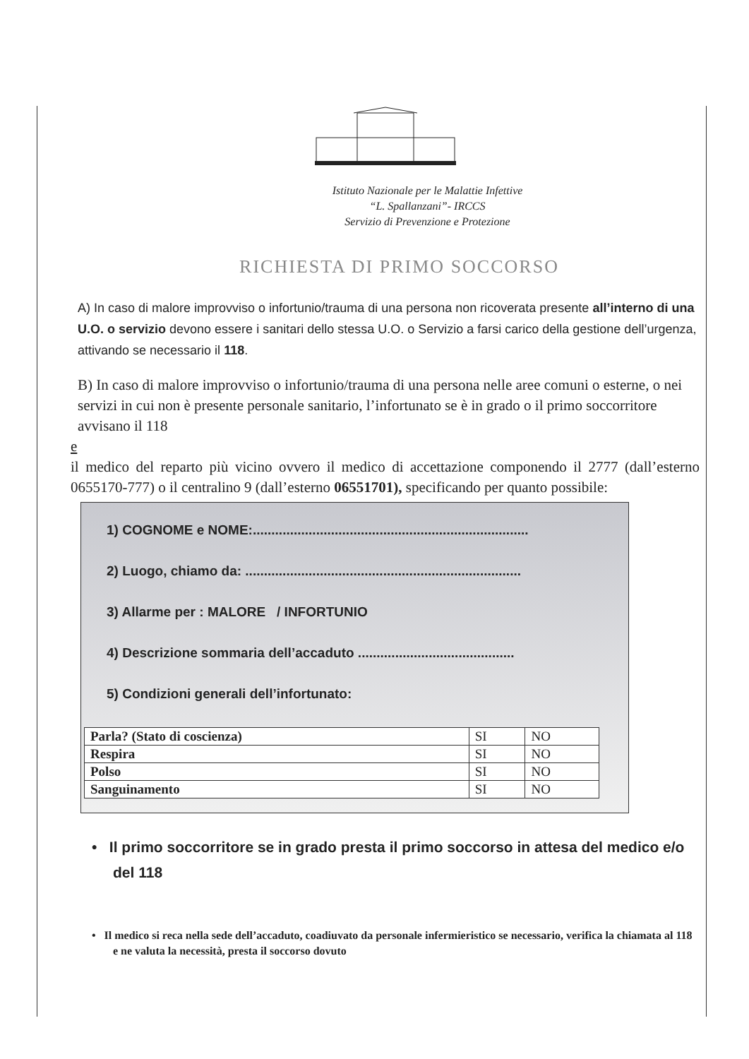Istituto Nazionale per le Malattie Infettive
“L. Spallanzani”- IRCCS
Servizio di Prevenzione e Protezione
RICHIESTA DI PRIMO SOCCORSO
A) In caso di malore improvviso o infortunio/trauma di una persona non ricoverata presente all’interno di una U.O. o servizio devono essere i sanitari dello stessa U.O. o Servizio a farsi carico della gestione dell’urgenza, attivando se necessario il 118.
B) In caso di malore improvviso o infortunio/trauma di una persona nelle aree comuni o esterne, o nei servizi in cui non è presente personale sanitario, l’infortunato se è in grado o il primo soccorritore avvisano il 118
e
il medico del reparto più vicino ovvero il medico di accettazione componendo il 2777 (dall’esterno 0655170-777) o il centralino 9 (dall’esterno 06551701), specificando per quanto possibile:
1) COGNOME e NOME:..........................................................................
2) Luogo, chiamo da: ..........................................................................
3) Allarme per : MALORE / INFORTUNIO
4) Descrizione sommaria dell’accaduto ..........................................
5) Condizioni generali dell’infortunato:
| Parla? (Stato di coscienza) | SI | NO |
| Respira | SI | NO |
| Polso | SI | NO |
| Sanguinamento | SI | NO |
• Il primo soccorritore se in grado presta il primo soccorso in attesa del medico e/o del 118
• Il medico si reca nella sede dell’accaduto, coadiuvato da personale infermieristico se necessario, verifica la chiamata al 118 e ne valuta la necessità, presta il soccorso dovuto